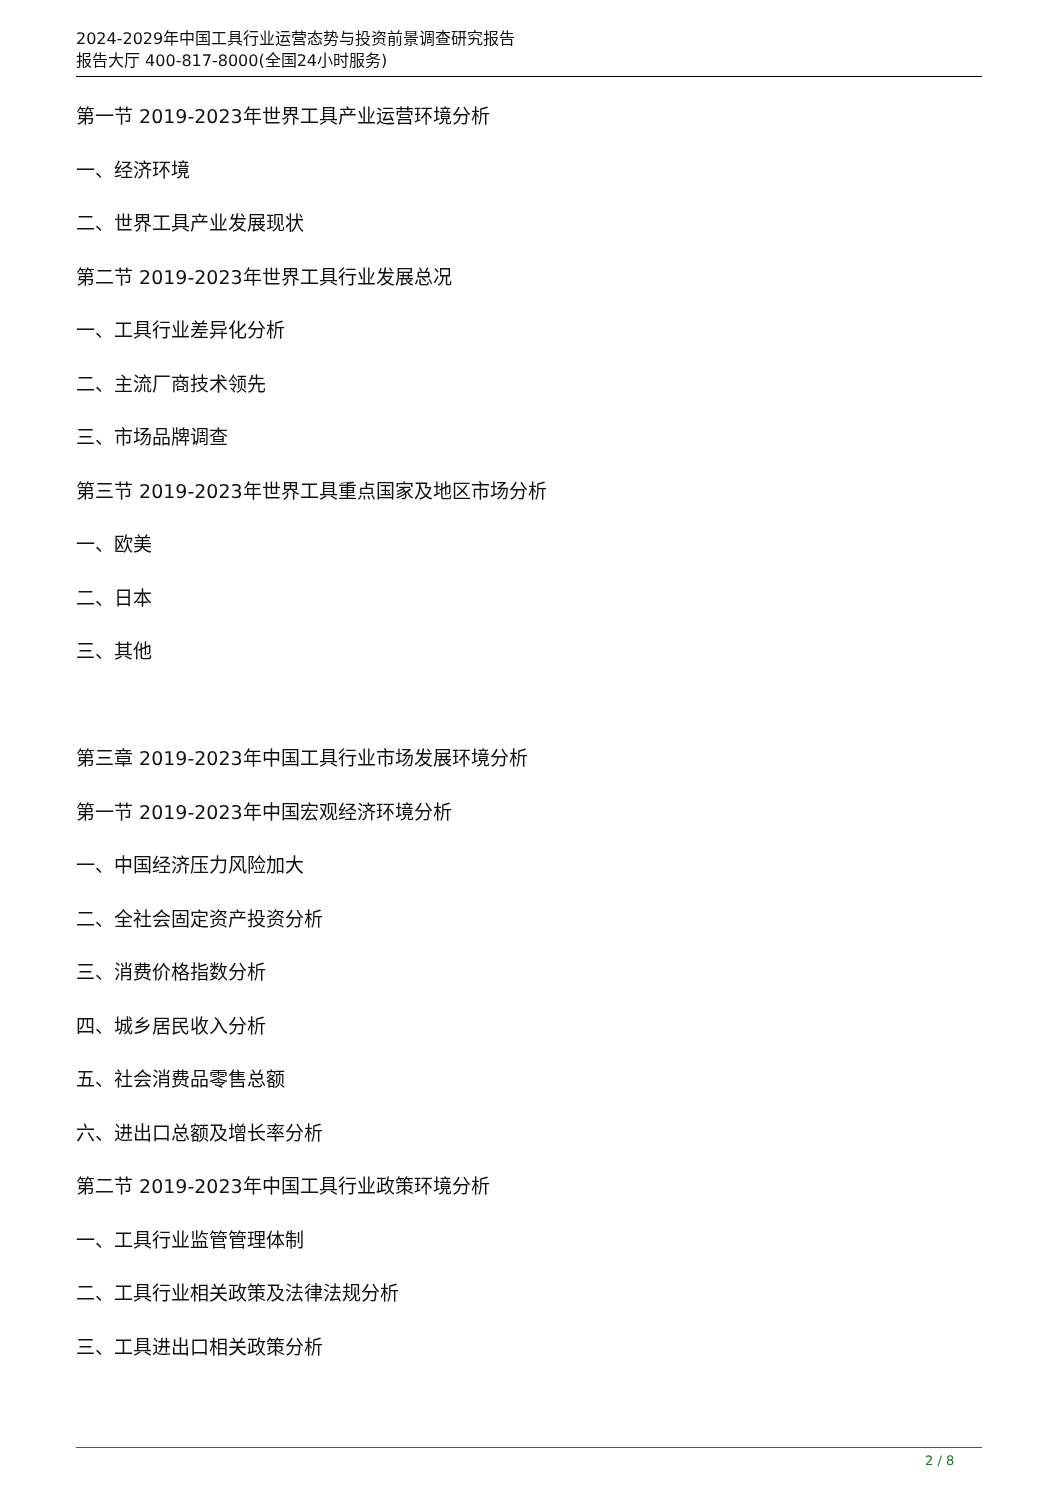2024-2029年中国工具行业运营态势与投资前景调查研究报告
报告大厅 400-817-8000(全国24小时服务)
第一节 2019-2023年世界工具产业运营环境分析
一、经济环境
二、世界工具产业发展现状
第二节 2019-2023年世界工具行业发展总况
一、工具行业差异化分析
二、主流厂商技术领先
三、市场品牌调查
第三节 2019-2023年世界工具重点国家及地区市场分析
一、欧美
二、日本
三、其他
第三章 2019-2023年中国工具行业市场发展环境分析
第一节 2019-2023年中国宏观经济环境分析
一、中国经济压力风险加大
二、全社会固定资产投资分析
三、消费价格指数分析
四、城乡居民收入分析
五、社会消费品零售总额
六、进出口总额及增长率分析
第二节 2019-2023年中国工具行业政策环境分析
一、工具行业监管管理体制
二、工具行业相关政策及法律法规分析
三、工具进出口相关政策分析
2 / 8